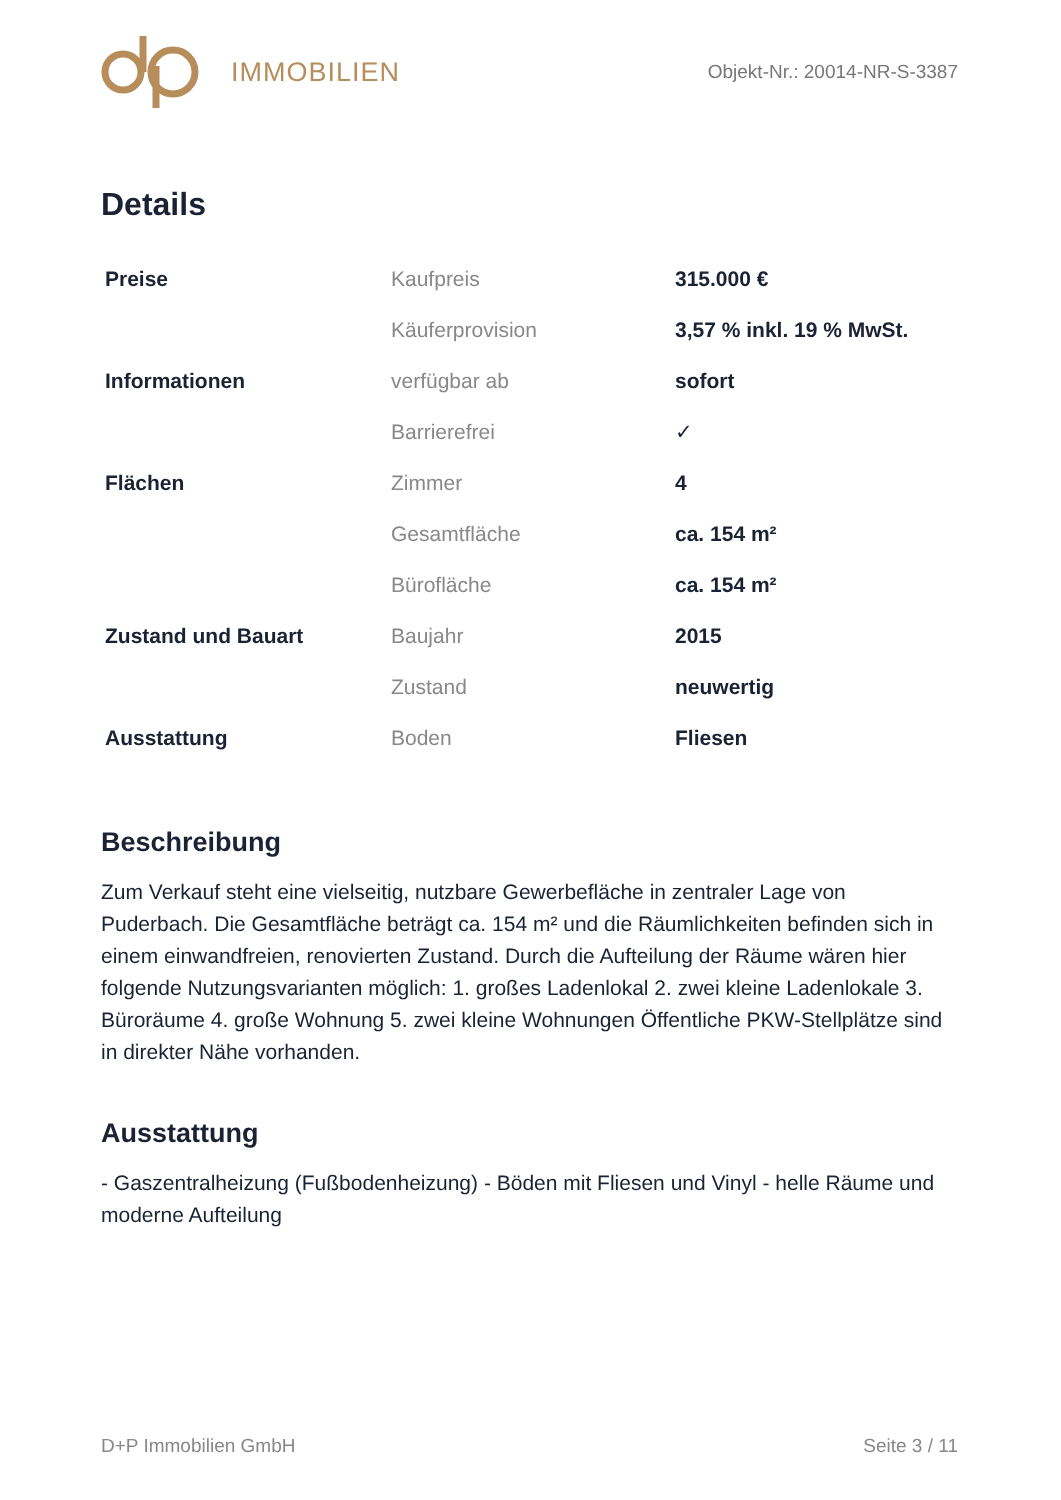IMMOBILIEN
Objekt-Nr.: 20014-NR-S-3387
Details
| Preise | Kaufpreis | 315.000 € |
| | Käuferprovision | 3,57 % inkl. 19 % MwSt. |
| Informationen | verfügbar ab | sofort |
| | Barrierefrei | ✓ |
| Flächen | Zimmer | 4 |
| | Gesamtfläche | ca. 154 m² |
| | Bürofläche | ca. 154 m² |
| Zustand und Bauart | Baujahr | 2015 |
| | Zustand | neuwertig |
| Ausstattung | Boden | Fliesen |
Beschreibung
Zum Verkauf steht eine vielseitig, nutzbare Gewerbefläche in zentraler Lage von Puderbach. Die Gesamtfläche beträgt ca. 154 m² und die Räumlichkeiten befinden sich in einem einwandfreien, renovierten Zustand. Durch die Aufteilung der Räume wären hier folgende Nutzungsvarianten möglich: 1. großes Ladenlokal 2. zwei kleine Ladenlokale 3. Büroräume 4. große Wohnung 5. zwei kleine Wohnungen Öffentliche PKW-Stellplätze sind in direkter Nähe vorhanden.
Ausstattung
- Gaszentralheizung (Fußbodenheizung) - Böden mit Fliesen und Vinyl - helle Räume und moderne Aufteilung
D+P Immobilien GmbH Seite 3 / 11